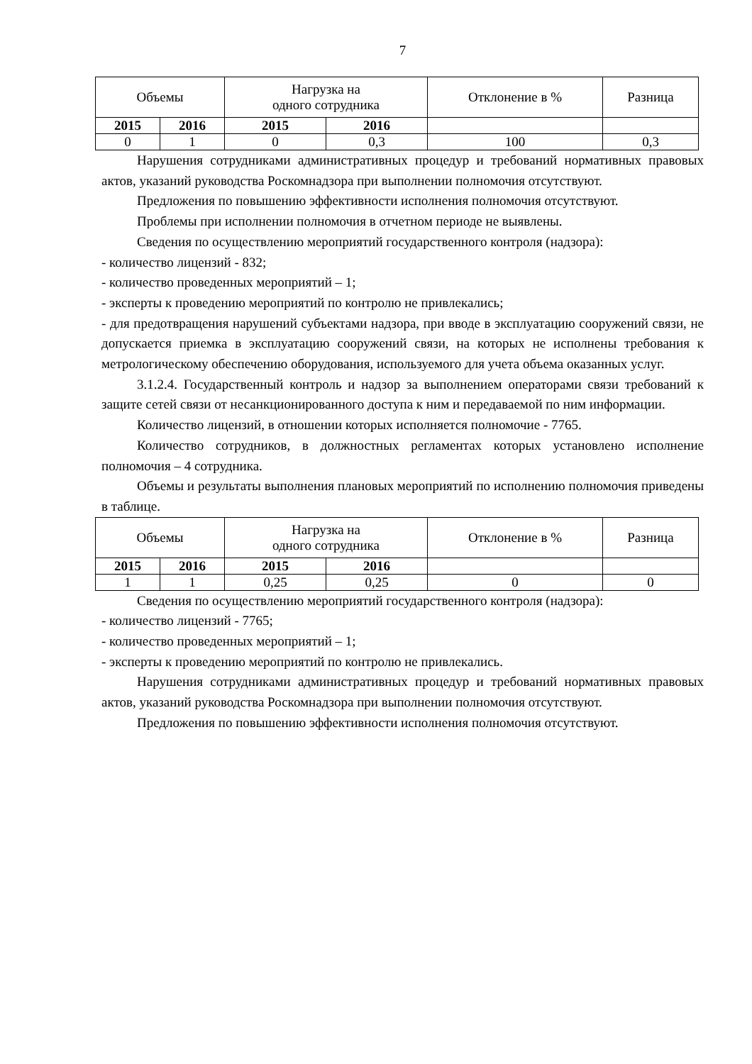7
| Объемы | | Нагрузка на одного сотрудника | | Отклонение в % | Разница |
| 2015 | 2016 | 2015 | 2016 | | |
| 0 | 1 | 0 | 0,3 | 100 | 0,3 |
Нарушения сотрудниками административных процедур и требований нормативных правовых актов, указаний руководства Роскомнадзора при выполнении полномочия отсутствуют.
Предложения по повышению эффективности исполнения полномочия отсутствуют.
Проблемы при исполнении полномочия в отчетном периоде не выявлены.
Сведения по осуществлению мероприятий государственного контроля (надзора):
- количество лицензий - 832;
- количество проведенных мероприятий – 1;
- эксперты к проведению мероприятий по контролю не привлекались;
- для предотвращения нарушений субъектами надзора, при вводе в эксплуатацию сооружений связи, не допускается приемка в эксплуатацию сооружений связи, на которых не исполнены требования к метрологическому обеспечению оборудования, используемого для учета объема оказанных услуг.
3.1.2.4. Государственный контроль и надзор за выполнением операторами связи требований к защите сетей связи от несанкционированного доступа к ним и передаваемой по ним информации.
Количество лицензий, в отношении которых исполняется полномочие - 7765.
Количество сотрудников, в должностных регламентах которых установлено исполнение полномочия – 4 сотрудника.
Объемы и результаты выполнения плановых мероприятий по исполнению полномочия приведены в таблице.
| Объемы | | Нагрузка на одного сотрудника | | Отклонение в % | Разница |
| 2015 | 2016 | 2015 | 2016 | | |
| 1 | 1 | 0,25 | 0,25 | 0 | 0 |
Сведения по осуществлению мероприятий государственного контроля (надзора):
- количество лицензий - 7765;
- количество проведенных мероприятий – 1;
- эксперты к проведению мероприятий по контролю не привлекались.
Нарушения сотрудниками административных процедур и требований нормативных правовых актов, указаний руководства Роскомнадзора при выполнении полномочия отсутствуют.
Предложения по повышению эффективности исполнения полномочия отсутствуют.